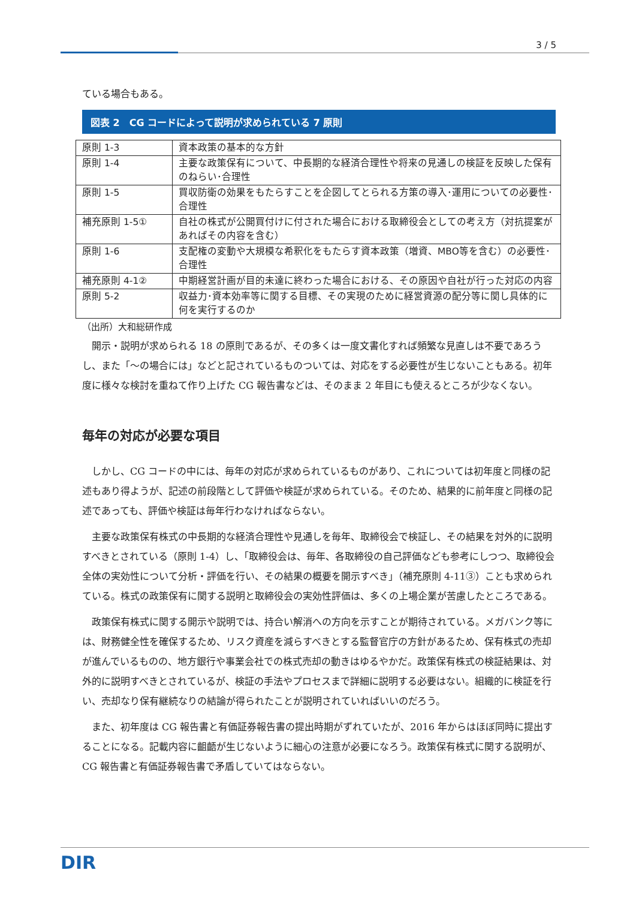3 / 5
ている場合もある。
図表 2　CG コードによって説明が求められている 7 原則
| 原則 1-3 | 資本政策の基本的な方針 |
| 原則 1-4 | 主要な政策保有について、中長期的な経済合理性や将来の見通しの検証を反映した保有のねらい･合理性 |
| 原則 1-5 | 買収防衛の効果をもたらすことを企図してとられる方策の導入･運用についての必要性･合理性 |
| 補充原則 1-5① | 自社の株式が公開買付けに付された場合における取締役会としての考え方（対抗提案があればその内容を含む） |
| 原則 1-6 | 支配権の変動や大規模な希釈化をもたらす資本政策（増資、MBO等を含む）の必要性･合理性 |
| 補充原則 4-1② | 中期経営計画が目的未達に終わった場合における、その原因や自社が行った対応の内容 |
| 原則 5-2 | 収益力･資本効率等に関する目標、その実現のために経営資源の配分等に関し具体的に何を実行するのか |
（出所）大和総研作成
　開示・説明が求められる 18 の原則であるが、その多くは一度文書化すれば頻繁な見直しは不要であろうし、また「～の場合には」などと記されているものついては、対応をする必要性が生じないこともある。初年度に様々な検討を重ねて作り上げた CG 報告書などは、そのまま 2 年目にも使えるところが少なくない。
毎年の対応が必要な項目
　しかし、CG コードの中には、毎年の対応が求められているものがあり、これについては初年度と同様の記述もあり得ようが、記述の前段階として評価や検証が求められている。そのため、結果的に前年度と同様の記述であっても、評価や検証は毎年行わなければならない。
　主要な政策保有株式の中長期的な経済合理性や見通しを毎年、取締役会で検証し、その結果を対外的に説明すべきとされている（原則 1-4）し、「取締役会は、毎年、各取締役の自己評価なども参考にしつつ、取締役会全体の実効性について分析・評価を行い、その結果の概要を開示すべき」（補充原則 4-11③）ことも求められている。株式の政策保有に関する説明と取締役会の実効性評価は、多くの上場企業が苦慮したところである。
　政策保有株式に関する開示や説明では、持合い解消への方向を示すことが期待されている。メガバンク等には、財務健全性を確保するため、リスク資産を減らすべきとする監督官庁の方針があるため、保有株式の売却が進んでいるものの、地方銀行や事業会社での株式売却の動きはゆるやかだ。政策保有株式の検証結果は、対外的に説明すべきとされているが、検証の手法やプロセスまで詳細に説明する必要はない。組織的に検証を行い、売却なり保有継続なりの結論が得られたことが説明されていればいいのだろう。
　また、初年度は CG 報告書と有価証券報告書の提出時期がずれていたが、2016 年からはほぼ同時に提出することになる。記載内容に齟齬が生じないように細心の注意が必要になろう。政策保有株式に関する説明が、CG 報告書と有価証券報告書で矛盾していてはならない。
DIR